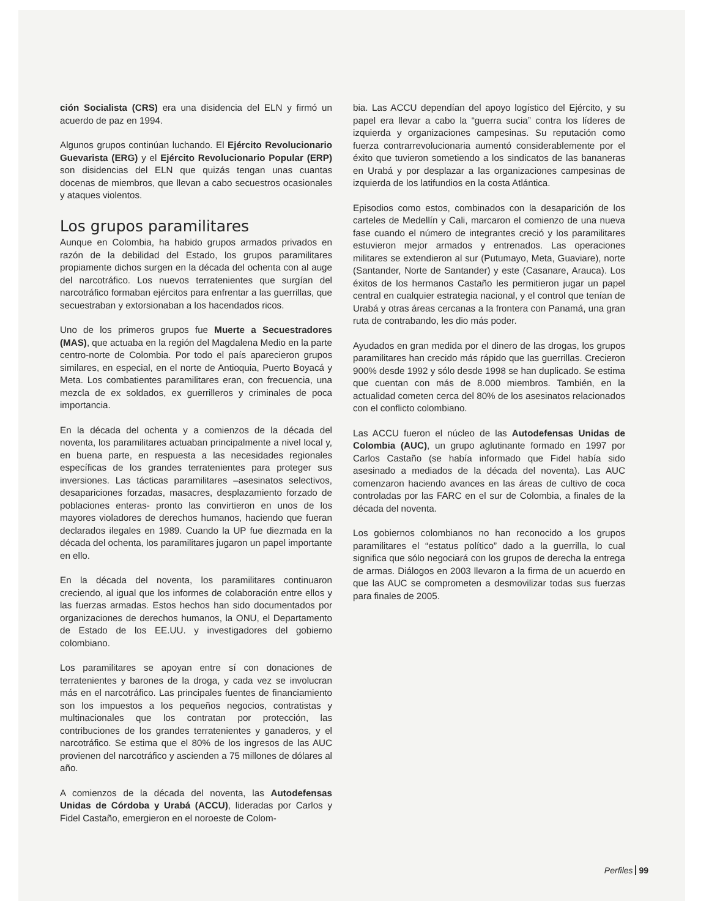ción Socialista (CRS) era una disidencia del ELN y firmó un acuerdo de paz en 1994.
Algunos grupos continúan luchando. El Ejército Revolucionario Guevarista (ERG) y el Ejército Revolucionario Popular (ERP) son disidencias del ELN que quizás tengan unas cuantas docenas de miembros, que llevan a cabo secuestros ocasionales y ataques violentos.
Los grupos paramilitares
Aunque en Colombia, ha habido grupos armados privados en razón de la debilidad del Estado, los grupos paramilitares propiamente dichos surgen en la década del ochenta con al auge del narcotráfico. Los nuevos terratenientes que surgían del narcotráfico formaban ejércitos para enfrentar a las guerrillas, que secuestraban y extorsionaban a los hacendados ricos.
Uno de los primeros grupos fue Muerte a Secuestradores (MAS), que actuaba en la región del Magdalena Medio en la parte centro-norte de Colombia. Por todo el país aparecieron grupos similares, en especial, en el norte de Antioquia, Puerto Boyacá y Meta. Los combatientes paramilitares eran, con frecuencia, una mezcla de ex soldados, ex guerrilleros y criminales de poca importancia.
En la década del ochenta y a comienzos de la década del noventa, los paramilitares actuaban principalmente a nivel local y, en buena parte, en respuesta a las necesidades regionales específicas de los grandes terratenientes para proteger sus inversiones. Las tácticas paramilitares –asesinatos selectivos, desapariciones forzadas, masacres, desplazamiento forzado de poblaciones enteras- pronto las convirtieron en unos de los mayores violadores de derechos humanos, haciendo que fueran declarados ilegales en 1989. Cuando la UP fue diezmada en la década del ochenta, los paramilitares jugaron un papel importante en ello.
En la década del noventa, los paramilitares continuaron creciendo, al igual que los informes de colaboración entre ellos y las fuerzas armadas. Estos hechos han sido documentados por organizaciones de derechos humanos, la ONU, el Departamento de Estado de los EE.UU. y investigadores del gobierno colombiano.
Los paramilitares se apoyan entre sí con donaciones de terratenientes y barones de la droga, y cada vez se involucran más en el narcotráfico. Las principales fuentes de financiamiento son los impuestos a los pequeños negocios, contratistas y multinacionales que los contratan por protección, las contribuciones de los grandes terratenientes y ganaderos, y el narcotráfico. Se estima que el 80% de los ingresos de las AUC provienen del narcotráfico y ascienden a 75 millones de dólares al año.
A comienzos de la década del noventa, las Autodefensas Unidas de Córdoba y Urabá (ACCU), lideradas por Carlos y Fidel Castaño, emergieron en el noroeste de Colom-
bia. Las ACCU dependían del apoyo logístico del Ejército, y su papel era llevar a cabo la “guerra sucia” contra los líderes de izquierda y organizaciones campesinas. Su reputación como fuerza contrarrevolucionaria aumentó considerablemente por el éxito que tuvieron sometiendo a los sindicatos de las bananeras en Urabá y por desplazar a las organizaciones campesinas de izquierda de los latifundios en la costa Atlántica.
Episodios como estos, combinados con la desaparición de los carteles de Medellín y Cali, marcaron el comienzo de una nueva fase cuando el número de integrantes creció y los paramilitares estuvieron mejor armados y entrenados. Las operaciones militares se extendieron al sur (Putumayo, Meta, Guaviare), norte (Santander, Norte de Santander) y este (Casanare, Arauca). Los éxitos de los hermanos Castaño les permitieron jugar un papel central en cualquier estrategia nacional, y el control que tenían de Urabá y otras áreas cercanas a la frontera con Panamá, una gran ruta de contrabando, les dio más poder.
Ayudados en gran medida por el dinero de las drogas, los grupos paramilitares han crecido más rápido que las guerrillas. Crecieron 900% desde 1992 y sólo desde 1998 se han duplicado. Se estima que cuentan con más de 8.000 miembros. También, en la actualidad cometen cerca del 80% de los asesinatos relacionados con el conflicto colombiano.
Las ACCU fueron el núcleo de las Autodefensas Unidas de Colombia (AUC), un grupo aglutinante formado en 1997 por Carlos Castaño (se había informado que Fidel había sido asesinado a mediados de la década del noventa). Las AUC comenzaron haciendo avances en las áreas de cultivo de coca controladas por las FARC en el sur de Colombia, a finales de la década del noventa.
Los gobiernos colombianos no han reconocido a los grupos paramilitares el “estatus político” dado a la guerrilla, lo cual significa que sólo negociará con los grupos de derecha la entrega de armas. Diálogos en 2003 llevaron a la firma de un acuerdo en que las AUC se comprometen a desmovilizar todas sus fuerzas para finales de 2005.
Perfiles 99